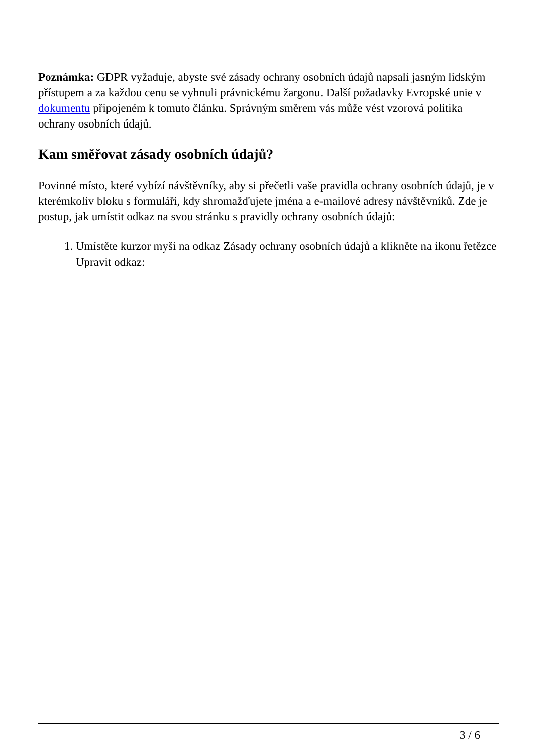Poznámka: GDPR vyžaduje, abyste své zásady ochrany osobních údajů napsali jasným lidským přístupem a za každou cenu se vyhnuli právnickému žargonu. Další požadavky Evropské unie v dokumentu připojeném k tomuto článku. Správným směrem vás může vést vzorová politika ochrany osobních údajů.
Kam směřovat zásady osobních údajů?
Povinné místo, které vybízí návštěvníky, aby si přečetli vaše pravidla ochrany osobních údajů, je v kterémkoliv bloku s formuláři, kdy shromažďujete jména a e-mailové adresy návštěvníků. Zde je postup, jak umístit odkaz na svou stránku s pravidly ochrany osobních údajů:
1. Umístěte kurzor myši na odkaz Zásady ochrany osobních údajů a klikněte na ikonu řetězce Upravit odkaz:
3 / 6